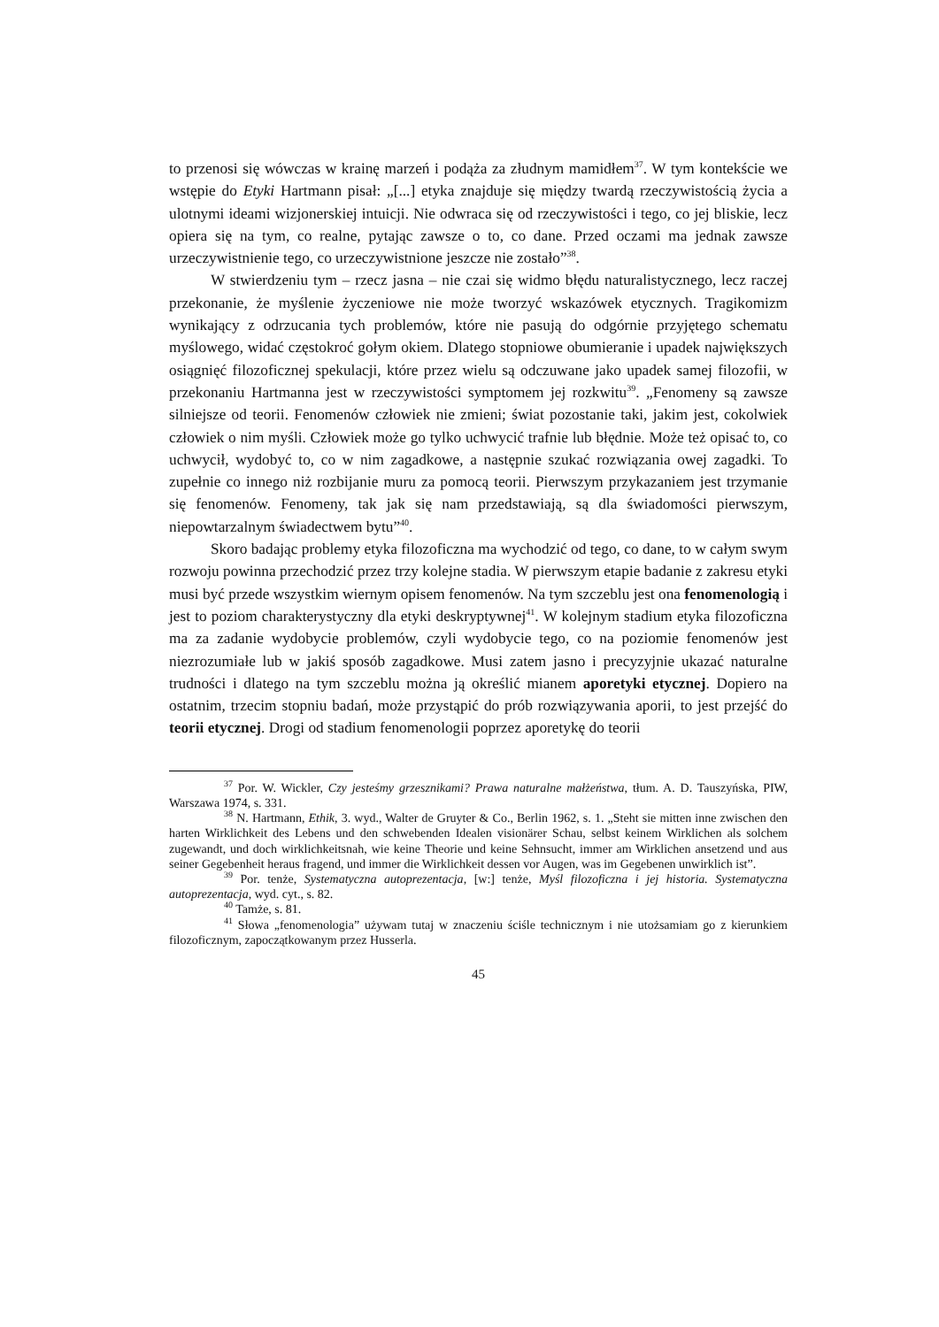to przenosi się wówczas w krainę marzeń i podąża za złudnym mamidłem<sup>37</sup>. W tym kontekście we wstępie do Etyki Hartmann pisał: „[...] etyka znajduje się między twardą rzeczywistością życia a ulotnymi ideami wizjonerskiej intuicji. Nie odwraca się od rzeczywistości i tego, co jej bliskie, lecz opiera się na tym, co realne, pytając zawsze o to, co dane. Przed oczami ma jednak zawsze urzeczywistnienie tego, co urzeczywistnione jeszcze nie zostało”<sup>38</sup>.
W stwierdzeniu tym – rzecz jasna – nie czai się widmo błędu naturalistycznego, lecz raczej przekonanie, że myślenie życzeniowe nie może tworzyć wskazówek etycznych. Tragikomizm wynikający z odrzucania tych problemów, które nie pasują do odgórnie przyjętego schematu myślowego, widać częstokroć gołym okiem. Dlatego stopniowe obumieranie i upadek największych osiągnięć filozoficznej spekulacji, które przez wielu są odczuwane jako upadek samej filozofii, w przekonaniu Hartmanna jest w rzeczywistości symptomem jej rozkwitu<sup>39</sup>. „Fenomeny są zawsze silniejsze od teorii. Fenomenów człowiek nie zmieni; świat pozostanie taki, jakim jest, cokolwiek człowiek o nim myśli. Człowiek może go tylko uchwycić trafnie lub błędnie. Może też opisać to, co uchwycił, wydobyć to, co w nim zagadkowe, a następnie szukać rozwiązania owej zagadki. To zupełnie co innego niż rozbijanie muru za pomocą teorii. Pierwszym przykazaniem jest trzymanie się fenomenów. Fenomeny, tak jak się nam przedstawiają, są dla świadomości pierwszym, niepowtarzalnym świadectwem bytu”<sup>40</sup>.
Skoro badając problemy etyka filozoficzna ma wychodzić od tego, co dane, to w całym swym rozwoju powinna przechodzić przez trzy kolejne stadia. W pierwszym etapie badanie z zakresu etyki musi być przede wszystkim wiernym opisem fenomenów. Na tym szczeblu jest ona fenomenologią i jest to poziom charakterystyczny dla etyki deskryptywnej<sup>41</sup>. W kolejnym stadium etyka filozoficzna ma za zadanie wydobycie problemów, czyli wydobycie tego, co na poziomie fenomenów jest niezrozumiałe lub w jakiś sposób zagadkowe. Musi zatem jasno i precyzyjnie ukazać naturalne trudności i dlatego na tym szczeblu można ją określić mianem aporetyki etycznej. Dopiero na ostatnim, trzecim stopniu badań, może przystąpić do prób rozwiązywania aporii, to jest przejść do teorii etycznej. Drogi od stadium fenomenologii poprzez aporetykę do teorii
<sup>37</sup> Por. W. Wickler, Czy jesteśmy grzesznikami? Prawa naturalne małżeństwa, tłum. A. D. Tauszyńska, PIW, Warszawa 1974, s. 331.
<sup>38</sup> N. Hartmann, Ethik, 3. wyd., Walter de Gruyter & Co., Berlin 1962, s. 1. „Steht sie mitten inne zwischen den harten Wirklichkeit des Lebens und den schwebenden Idealen visionärer Schau, selbst keinem Wirklichen als solchem zugewandt, und doch wirklichkeitsnah, wie keine Theorie und keine Sehnsucht, immer am Wirklichen ansetzend und aus seiner Gegebenheit heraus fragend, und immer die Wirklichkeit dessen vor Augen, was im Gegebenen unwirklich ist”.
<sup>39</sup> Por. tenże, Systematyczna autoprezentacja, [w:] tenże, Myśl filozoficzna i jej historia. Systematyczna autoprezentacja, wyd. cyt., s. 82.
<sup>40</sup> Tamże, s. 81.
<sup>41</sup> Słowa „fenomenologia” używam tutaj w znaczeniu ściśle technicznym i nie utożsamiam go z kierunkiem filozoficznym, zapoczątkowanym przez Husserla.
45